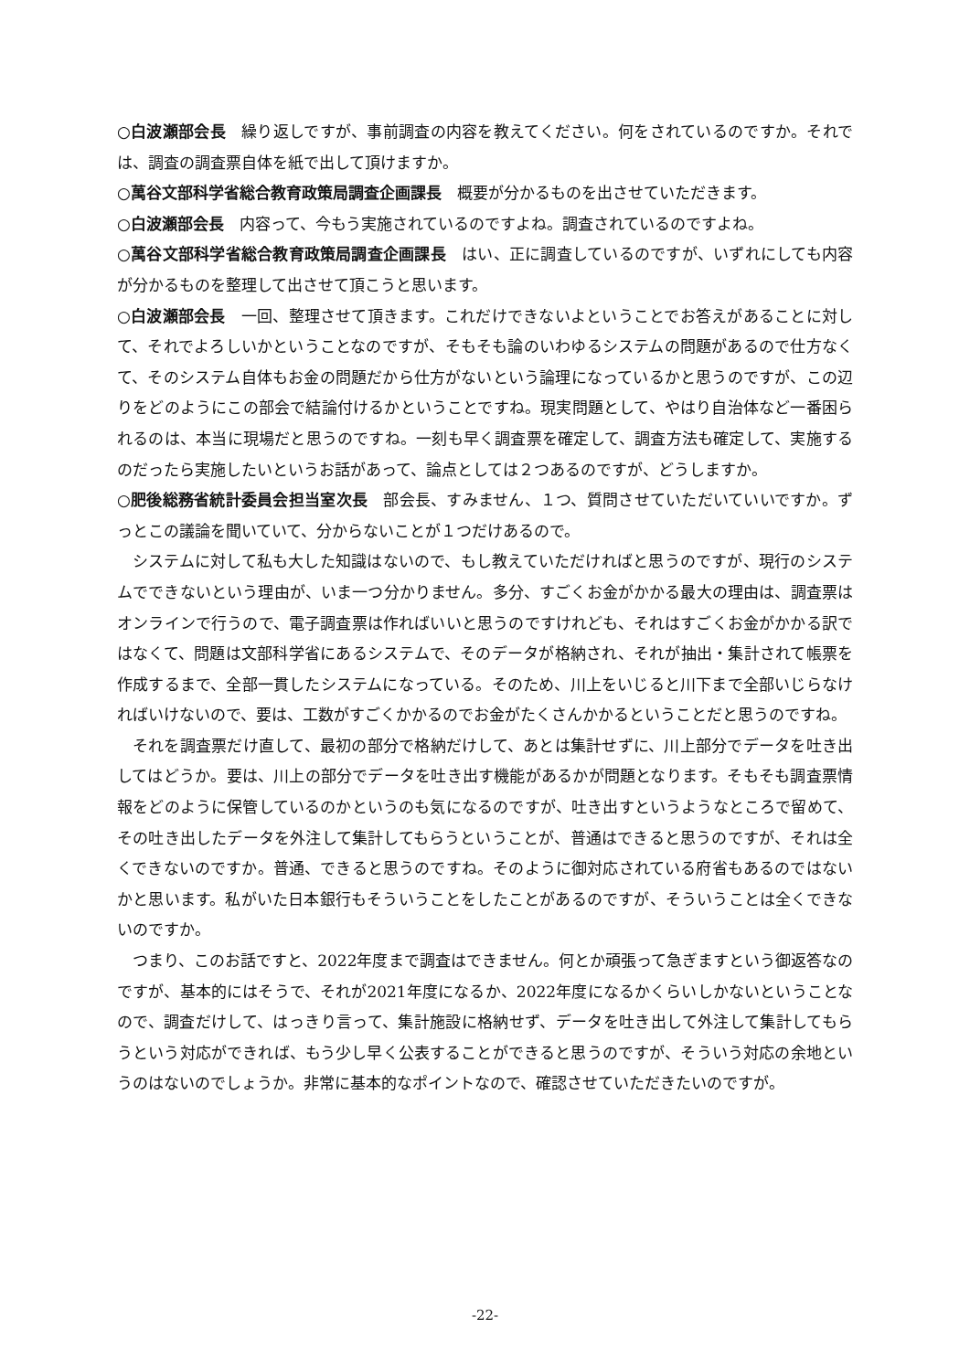○白波瀬部会長　繰り返しですが、事前調査の内容を教えてください。何をされているのですか。それでは、調査の調査票自体を紙で出して頂けますか。
○萬谷文部科学省総合教育政策局調査企画課長　概要が分かるものを出させていただきます。
○白波瀬部会長　内容って、今もう実施されているのですよね。調査されているのですよね。
○萬谷文部科学省総合教育政策局調査企画課長　はい、正に調査しているのですが、いずれにしても内容が分かるものを整理して出させて頂こうと思います。
○白波瀬部会長　一回、整理させて頂きます。これだけできないよということでお答えがあることに対して、それでよろしいかということなのですが、そもそも論のいわゆるシステムの問題があるので仕方なくて、そのシステム自体もお金の問題だから仕方がないという論理になっているかと思うのですが、この辺りをどのようにこの部会で結論付けるかということですね。現実問題として、やはり自治体など一番困られるのは、本当に現場だと思うのですね。一刻も早く調査票を確定して、調査方法も確定して、実施するのだったら実施したいというお話があって、論点としては２つあるのですが、どうしますか。
○肥後総務省統計委員会担当室次長　部会長、すみません、１つ、質問させていただいていいですか。ずっとこの議論を聞いていて、分からないことが１つだけあるので。
システムに対して私も大した知識はないので、もし教えていただければと思うのですが、現行のシステムでできないという理由が、いま一つ分かりません。多分、すごくお金がかかる最大の理由は、調査票はオンラインで行うので、電子調査票は作ればいいと思うのですけれども、それはすごくお金がかかる訳ではなくて、問題は文部科学省にあるシステムで、そのデータが格納され、それが抽出・集計されて帳票を作成するまで、全部一貫したシステムになっている。そのため、川上をいじると川下まで全部いじらなければいけないので、要は、工数がすごくかかるのでお金がたくさんかかるということだと思うのですね。
それを調査票だけ直して、最初の部分で格納だけして、あとは集計せずに、川上部分でデータを吐き出してはどうか。要は、川上の部分でデータを吐き出す機能があるかが問題となります。そもそも調査票情報をどのように保管しているのかというのも気になるのですが、吐き出すというようなところで留めて、その吐き出したデータを外注して集計してもらうということが、普通はできると思うのですが、それは全くできないのですか。普通、できると思うのですね。そのように御対応されている府省もあるのではないかと思います。私がいた日本銀行もそういうことをしたことがあるのですが、そういうことは全くできないのですか。
つまり、このお話ですと、2022年度まで調査はできません。何とか頑張って急ぎますという御返答なのですが、基本的にはそうで、それが2021年度になるか、2022年度になるかくらいしかないということなので、調査だけして、はっきり言って、集計施設に格納せず、データを吐き出して外注して集計してもらうという対応ができれば、もう少し早く公表することができると思うのですが、そういう対応の余地というのはないのでしょうか。非常に基本的なポイントなので、確認させていただきたいのですが。
-22-